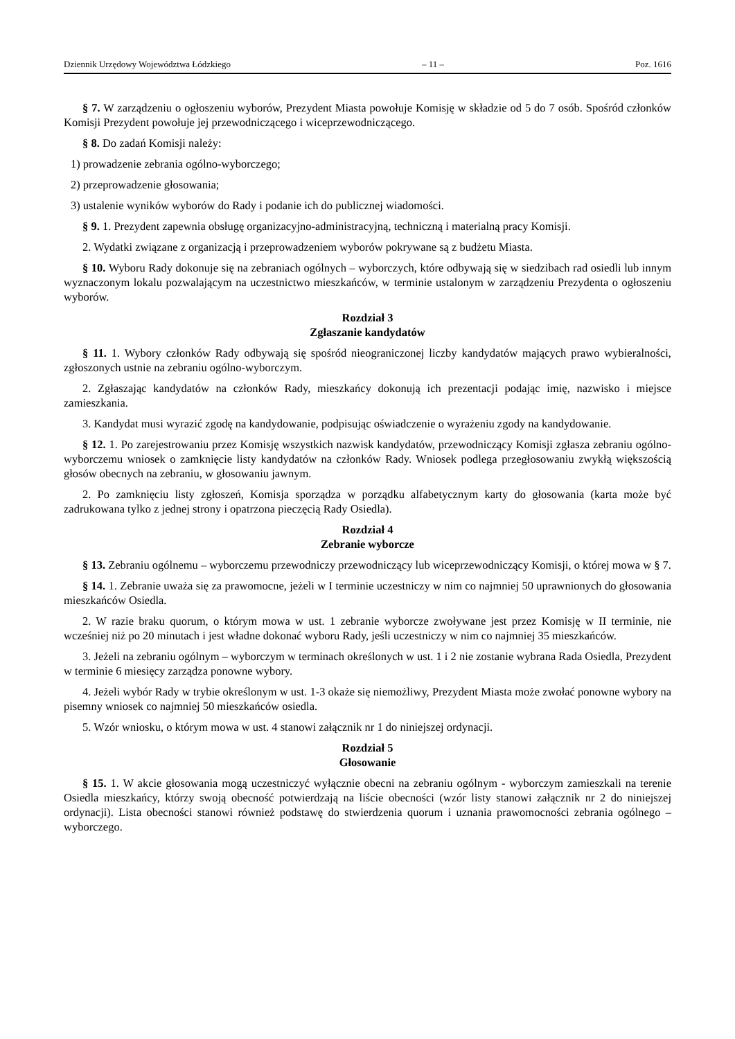Dziennik Urzędowy Województwa Łódzkiego – 11 – Poz. 1616
§ 7. W zarządzeniu o ogłoszeniu wyborów, Prezydent Miasta powołuje Komisję w składzie od 5 do 7 osób. Spośród członków Komisji Prezydent powołuje jej przewodniczącego i wiceprzewodniczącego.
§ 8. Do zadań Komisji należy:
1) prowadzenie zebrania ogólno-wyborczego;
2) przeprowadzenie głosowania;
3) ustalenie wyników wyborów do Rady i podanie ich do publicznej wiadomości.
§ 9. 1. Prezydent zapewnia obsługę organizacyjno-administracyjną, techniczną i materialną pracy Komisji.
2. Wydatki związane z organizacją i przeprowadzeniem wyborów pokrywane są z budżetu Miasta.
§ 10. Wyboru Rady dokonuje się na zebraniach ogólnych – wyborczych, które odbywają się w siedzibach rad osiedli lub innym wyznaczonym lokalu pozwalającym na uczestnictwo mieszkańców, w terminie ustalonym w zarządzeniu Prezydenta o ogłoszeniu wyborów.
Rozdział 3
Zgłaszanie kandydatów
§ 11. 1. Wybory członków Rady odbywają się spośród nieograniczonej liczby kandydatów mających prawo wybieralności, zgłoszonych ustnie na zebraniu ogólno-wyborczym.
2. Zgłaszając kandydatów na członków Rady, mieszkańcy dokonują ich prezentacji podając imię, nazwisko i miejsce zamieszkania.
3. Kandydat musi wyrazić zgodę na kandydowanie, podpisując oświadczenie o wyrażeniu zgody na kandydowanie.
§ 12. 1. Po zarejestrowaniu przez Komisję wszystkich nazwisk kandydatów, przewodniczący Komisji zgłasza zebraniu ogólno-wyborczemu wniosek o zamknięcie listy kandydatów na członków Rady. Wniosek podlega przegłosowaniu zwykłą większością głosów obecnych na zebraniu, w głosowaniu jawnym.
2. Po zamknięciu listy zgłoszeń, Komisja sporządza w porządku alfabetycznym karty do głosowania (karta może być zadrukowana tylko z jednej strony i opatrzona pieczęcią Rady Osiedla).
Rozdział 4
Zebranie wyborcze
§ 13. Zebraniu ogólnemu – wyborczemu przewodniczy przewodniczący lub wiceprzewodniczący Komisji, o której mowa w § 7.
§ 14. 1. Zebranie uważa się za prawomocne, jeżeli w I terminie uczestniczy w nim co najmniej 50 uprawnionych do głosowania mieszkańców Osiedla.
2. W razie braku quorum, o którym mowa w ust. 1 zebranie wyborcze zwoływane jest przez Komisję w II terminie, nie wcześniej niż po 20 minutach i jest władne dokonać wyboru Rady, jeśli uczestniczy w nim co najmniej 35 mieszkańców.
3. Jeżeli na zebraniu ogólnym – wyborczym w terminach określonych w ust. 1 i 2 nie zostanie wybrana Rada Osiedla, Prezydent w terminie 6 miesięcy zarządza ponowne wybory.
4. Jeżeli wybór Rady w trybie określonym w ust. 1-3 okaże się niemożliwy, Prezydent Miasta może zwołać ponowne wybory na pisemny wniosek co najmniej 50 mieszkańców osiedla.
5. Wzór wniosku, o którym mowa w ust. 4 stanowi załącznik nr 1 do niniejszej ordynacji.
Rozdział 5
Głosowanie
§ 15. 1. W akcie głosowania mogą uczestniczyć wyłącznie obecni na zebraniu ogólnym - wyborczym zamieszkali na terenie Osiedla mieszkańcy, którzy swoją obecność potwierdzają na liście obecności (wzór listy stanowi załącznik nr 2 do niniejszej ordynacji). Lista obecności stanowi również podstawę do stwierdzenia quorum i uznania prawomocności zebrania ogólnego – wyborczego.